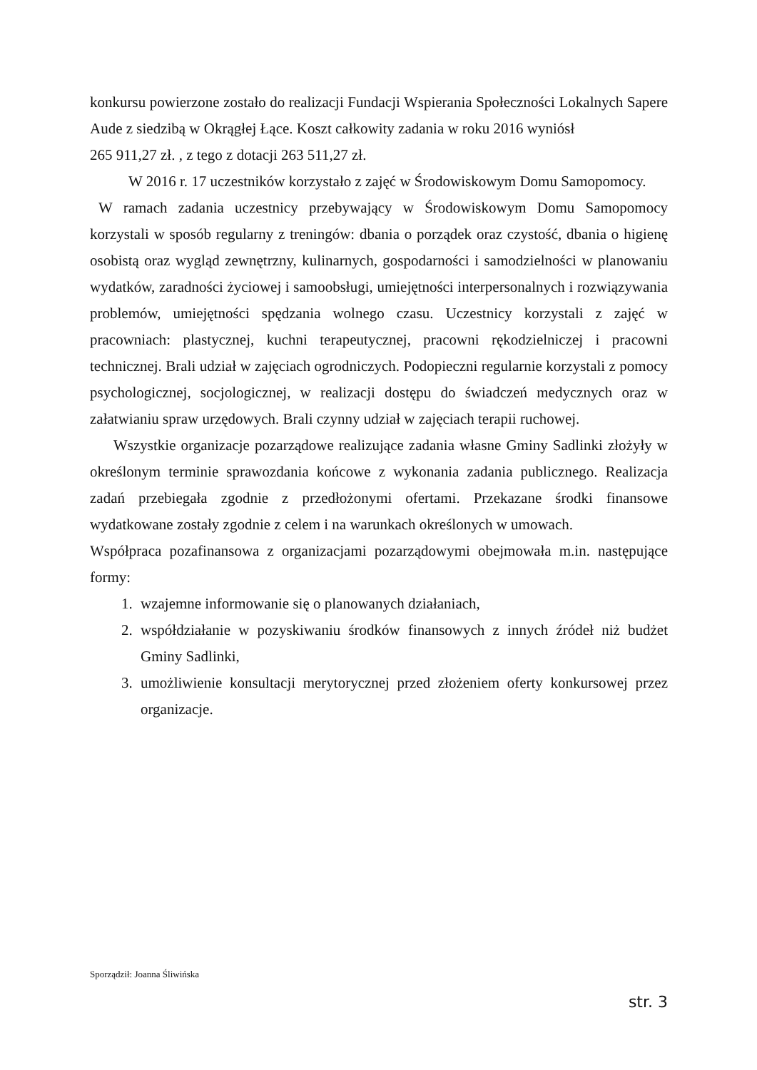konkursu powierzone zostało do realizacji Fundacji Wspierania Społeczności Lokalnych Sapere Aude z siedzibą w Okrągłej Łące. Koszt całkowity zadania w roku 2016 wyniósł
265 911,27 zł. , z tego z dotacji 263 511,27 zł.
W 2016 r. 17 uczestników korzystało z zajęć w Środowiskowym Domu Samopomocy.
W ramach zadania uczestnicy przebywający w Środowiskowym Domu Samopomocy korzystali w sposób regularny z treningów: dbania o porządek oraz czystość, dbania o higienę osobistą oraz wygląd zewnętrzny, kulinarnych, gospodarności i samodzielności w planowaniu wydatków, zaradności życiowej i samoobsługi, umiejętności interpersonalnych i rozwiązywania problemów, umiejętności spędzania wolnego czasu. Uczestnicy korzystali z zajęć w pracowniach: plastycznej, kuchni terapeutycznej, pracowni rękodzielniczej i pracowni technicznej. Brali udział w zajęciach ogrodniczych. Podopieczni regularnie korzystali z pomocy psychologicznej, socjologicznej, w realizacji dostępu do świadczeń medycznych oraz w załatwianiu spraw urzędowych. Brali czynny udział w zajęciach terapii ruchowej.
Wszystkie organizacje pozarządowe realizujące zadania własne Gminy Sadlinki złożyły w określonym terminie sprawozdania końcowe z wykonania zadania publicznego. Realizacja zadań przebiegała zgodnie z przedłożonymi ofertami. Przekazane środki finansowe wydatkowane zostały zgodnie z celem i na warunkach określonych w umowach.
Współpraca pozafinansowa z organizacjami pozarządowymi obejmowała m.in. następujące formy:
1. wzajemne informowanie się o planowanych działaniach,
2. współdziałanie w pozyskiwaniu środków finansowych z innych źródeł niż budżet Gminy Sadlinki,
3. umożliwienie konsultacji merytorycznej przed złożeniem oferty konkursowej przez organizacje.
Sporządził: Joanna Śliwińska
str. 3